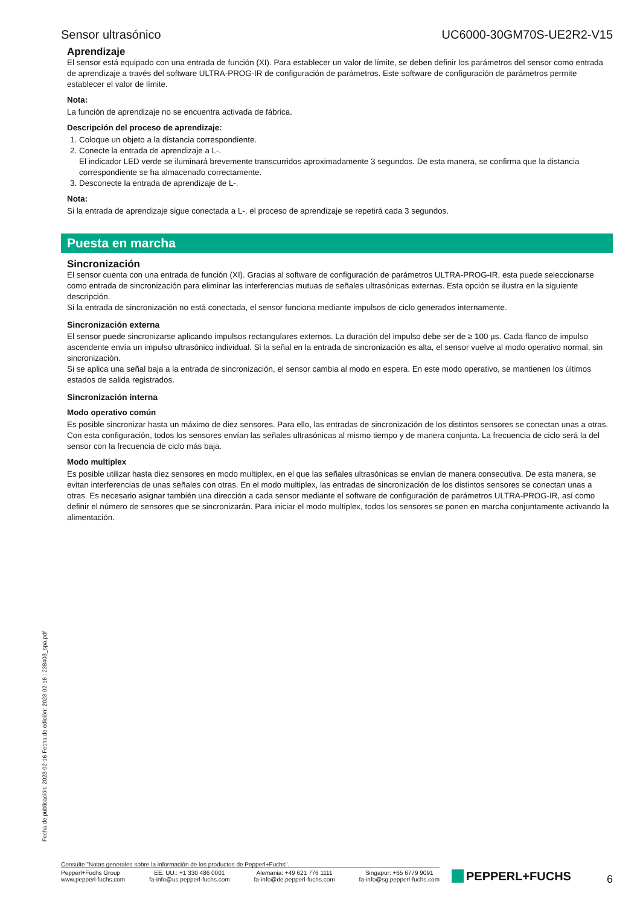Sensor ultrasónico UC6000-30GM70S-UE2R2-V15
Aprendizaje
El sensor está equipado con una entrada de función (XI). Para establecer un valor de límite, se deben definir los parámetros del sensor como entrada de aprendizaje a través del software ULTRA-PROG-IR de configuración de parámetros. Este software de configuración de parámetros permite establecer el valor de límite.
Nota:
La función de aprendizaje no se encuentra activada de fábrica.
Descripción del proceso de aprendizaje:
1. Coloque un objeto a la distancia correspondiente.
2. Conecte la entrada de aprendizaje a L-.
El indicador LED verde se iluminará brevemente transcurridos aproximadamente 3 segundos. De esta manera, se confirma que la distancia correspondiente se ha almacenado correctamente.
3. Desconecte la entrada de aprendizaje de L-.
Nota:
Si la entrada de aprendizaje sigue conectada a L-, el proceso de aprendizaje se repetirá cada 3 segundos.
Puesta en marcha
Sincronización
El sensor cuenta con una entrada de función (XI). Gracias al software de configuración de parámetros ULTRA-PROG-IR, esta puede seleccionarse como entrada de sincronización para eliminar las interferencias mutuas de señales ultrasónicas externas. Esta opción se ilustra en la siguiente descripción.
Si la entrada de sincronización no está conectada, el sensor funciona mediante impulsos de ciclo generados internamente.
Sincronización externa
El sensor puede sincronizarse aplicando impulsos rectangulares externos. La duración del impulso debe ser de ≥ 100 µs. Cada flanco de impulso ascendente envía un impulso ultrasónico individual. Si la señal en la entrada de sincronización es alta, el sensor vuelve al modo operativo normal, sin sincronización.
Si se aplica una señal baja a la entrada de sincronización, el sensor cambia al modo en espera. En este modo operativo, se mantienen los últimos estados de salida registrados.
Sincronización interna
Modo operativo común
Es posible sincronizar hasta un máximo de diez sensores. Para ello, las entradas de sincronización de los distintos sensores se conectan unas a otras. Con esta configuración, todos los sensores envían las señales ultrasónicas al mismo tiempo y de manera conjunta. La frecuencia de ciclo será la del sensor con la frecuencia de ciclo más baja.
Modo multiplex
Es posible utilizar hasta diez sensores en modo multiplex, en el que las señales ultrasónicas se envían de manera consecutiva. De esta manera, se evitan interferencias de unas señales con otras. En el modo multiplex, las entradas de sincronización de los distintos sensores se conectan unas a otras. Es necesario asignar también una dirección a cada sensor mediante el software de configuración de parámetros ULTRA-PROG-IR, así como definir el número de sensores que se sincronizarán. Para iniciar el modo multiplex, todos los sensores se ponen en marcha conjuntamente activando la alimentación.
Fecha de publicación: 2023-02-16 Fecha de edición: 2023-02-16 : 238403_spa.pdf
Consulte "Notas generales sobre la información de los productos de Pepperl+Fuchs".
Pepperl+Fuchs Group
www.pepperl-fuchs.com
EE. UU.: +1 330 486 0001
fa-info@us.pepperl-fuchs.com
Alemania: +49 621 776 1111
fa-info@de.pepperl-fuchs.com
Singapur: +65 6779 9091
fa-info@sg.pepperl-fuchs.com
PEPPERL+FUCHS
6